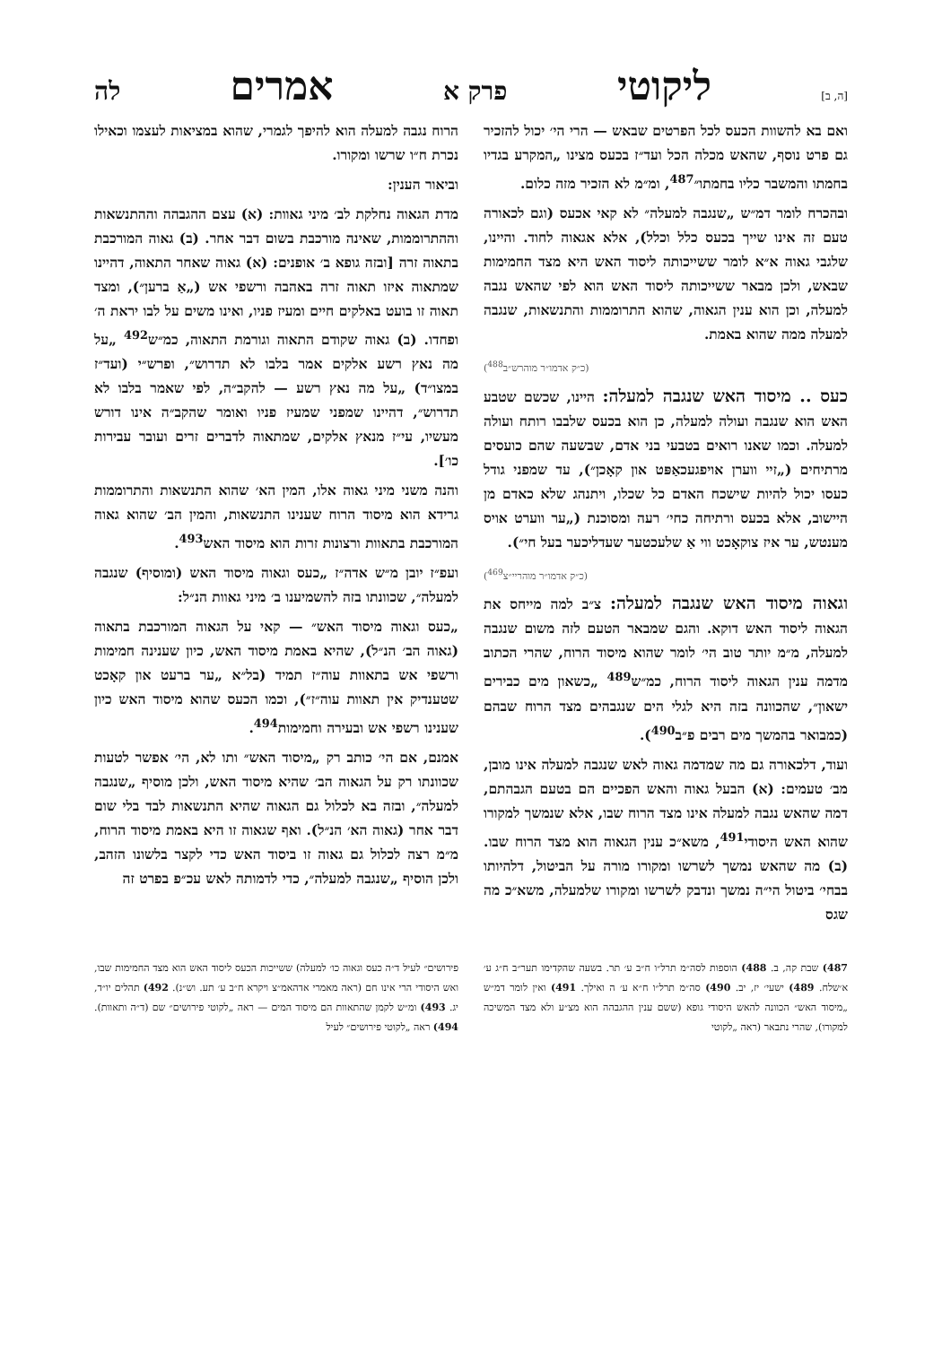[ה, ב] ליקוטי פרק א אמרים לה
ואם בא להשוות הכעס לכל הפרטים שבאש — הרי הי׳ יכול להזכיר גם פרט נוסף, שהאש מכלה הכל ועד״ז בכעס מצינו „המקרע בגדיו בחמתו והמשבר כליו בחמתו״<sup>487</sup>, ומ״מ לא הזכיר מזה כלום.
ובהכרח לומר דמ״ש „שנגבה למעלה״ לא קאי אכעס (וגם לכאורה טעם זה אינו שייך בכעס כלל וכלל), אלא אגאוה לחוד. והיינו, שלגבי גאוה א״א לומר ששייכותה ליסוד האש היא מצד החמימות שבאש, ולכן מבאר ששייכותה ליסוד האש הוא לפי שהאש נגבה למעלה, וכן הוא ענין הגאוה, שהוא התרוממות והתנשאות, שנגבה למעלה ממה שהוא באמת.
(כ״ק אדמו״ר מוהרש״ב<sup>488</sup>)
כעס .. מיסוד האש שנגבה למעלה: היינו, שכשם שטבע האש הוא שנגבה ועולה למעלה, כן הוא בכעס שלבבו רותח ועולה למעלה. וכמו שאנו רואים בטבעי בני אדם, שבשעה שהם כועסים מרתיחים („זיי ווערן אויפגעכאַפּט און קאָכן״), עד שמפני גודל כעסו יכול להיות שישכח האדם כל שכלו, ויתנהג שלא כאדם מן היישוב, אלא בכעס ורתיחה כחי׳ רעה ומסוכנת („ער ווערט אויס מענטש, ער איז צוקאָכט ווי אַ שלעכטער שעדליכער בעל חי״).
(כ״ק אדמו״ר מוהריי״צ<sup>469</sup>)
וגאוה מיסוד האש שנגבה למעלה: צ״ב למה מייחס את הגאוה ליסוד האש דוקא. והגם שמבאר הטעם לזה משום שנגבה למעלה, מ״מ יותר טוב הי׳ לומר שהוא מיסוד הרוח, שהרי הכתוב מדמה ענין הגאוה ליסוד הרוח, כמ״ש<sup>489</sup> „כשאון מים כבירים ישאון״, שהכוונה בזה היא לגלי הים שנגבהים מצד הרוח שבהם (כמבואר בהמשך מים רבים פ״ב<sup>490</sup>).
ועוד, דלכאורה גם מה שמדמה גאוה לאש שנגבה למעלה אינו מובן, מב׳ טעמים: (א) הבעל גאוה והאש הפכיים הם בטעם הגבהתם, דמה שהאש נגבה למעלה אינו מצד הרוח שבו, אלא שנמשך למקורו שהוא האש היסודי<sup>491</sup>, משא״כ ענין הגאוה הוא מצד הרוח שבו. (ב) מה שהאש נמשך לשרשו ומקורו מורה על הביטול, דלהיותו בבחי׳ ביטול הי״ה נמשך ונדבק לשרשו ומקורו שלמעלה, משא״כ מה שגס
הרוח נגבה למעלה הוא להיפך לגמרי, שהוא במציאות לעצמו וכאילו נכרת ח״ו שרשו ומקורו.
וביאור הענין:
מדת הגאוה נחלקת לב׳ מיני גאוות: (א) עצם ההגבהה וההתנשאות וההתרוממות, שאינה מורכבת בשום דבר אחר. (ב) גאוה המורכבת בתאוה זרה [ובזה גופא ב׳ אופנים: (א) גאוה שאחר התאוה, דהיינו שמתאוה איזו תאוה זרה באהבה ורשפי אש („אַ ברען״), ומצד תאוה זו בועט באלקים חיים ומעיז פניו, ואינו משים על לבו יראת ה׳ ופחדו. (ב) גאוה שקודם התאוה וגורמת התאוה, כמ״ש<sup>492</sup> „על מה נאץ רשע אלקים אמר בלבו לא תדרוש״, ופרש״י (ועד״ז במצו״ד) „על מה נאץ רשע — להקב״ה, לפי שאמר בלבו לא תדרוש״, דהיינו שמפני שמעיז פניו ואומר שהקב״ה אינו דורש מעשיו, עי״ז מנאץ אלקים, שמתאוה לדברים זרים ועובר עבירות כו׳].
והנה משני מיני גאוה אלו, המין הא׳ שהוא התנשאות והתרוממות גרידא הוא מיסוד הרוח שענינו התנשאות, והמין הב׳ שהוא גאוה המורכבת בתאוות ורצונות זרות הוא מיסוד האש<sup>493</sup>.
ועפ״ז יובן מ״ש אדה״ז „כעס וגאוה מיסוד האש (ומוסיף) שנגבה למעלה״, שכוונתו בזה להשמיענו ב׳ מיני גאוות הנ״ל:
„כעס וגאוה מיסוד האש״ — קאי על הגאוה המורכבת בתאוה (גאוה הב׳ הנ״ל), שהיא באמת מיסוד האש, כיון שענינה חמימות ורשפי אש בתאוות עוה״ז תמיד (בל״א „ער ברעט און קאָכט שטענדיק אין תאוות עוה״ז״), וכמו הכעס שהוא מיסוד האש כיון שענינו רשפי אש ובעירה וחמימות<sup>494</sup>.
אמנם, אם הי׳ כותב רק „מיסוד האש״ ותו לא, הי׳ אפשר לטעות שכוונתו רק על הגאוה הב׳ שהיא מיסוד האש, ולכן מוסיף „שנגבה למעלה״, ובזה בא לכלול גם הגאוה שהיא התנשאות לבד בלי שום דבר אחר (גאוה הא׳ הנ״ל). ואף שגאוה זו היא באמת מיסוד הרוח, מ״מ רצה לכלול גם גאוה זו ביסוד האש כדי לקצר בלשונו הזהב, ולכן הוסיף „שנגבה למעלה״, כדי לדמותה לאש עכ״פ בפרט זה
487) שבת קה, ב. 488) הוספות לסה״מ תרל״ו ח״ב ע׳ תר. בשעה שהקדימו תער״ב ח״ג ע׳ א׳שלח. 489) ישעי׳ יז, יב. 490) סה״מ תרל״ו ח״א ע׳ ה ואילך. 491) ואין לומר דמ״ש „מיסוד האש״ הכוונה להאש היסודי גופא (ששם ענין ההגבהה הוא מצ״ע ולא מצד המשיכה למקורו), שהרי נתבאר (ראה „לקוטי
פירושים״ לעיל ד״ה כעס וגאוה כו׳ למעלה) ששייכות הכעס ליסוד האש הוא מצד החמימות שבו, ואש היסודי הרי אינו חם (ראה מאמרי אדהאמ״צ ויקרא ח״ב ע׳ תע. וש״נ). 492) תהלים יו״ד, יג. 493) ומ״ש לקמן שהתאוות הם מיסוד המים — ראה „לקוטי פירושים״ שם (ד״ה ותאוות). 494) ראה „לקוטי פירושים״ לעיל